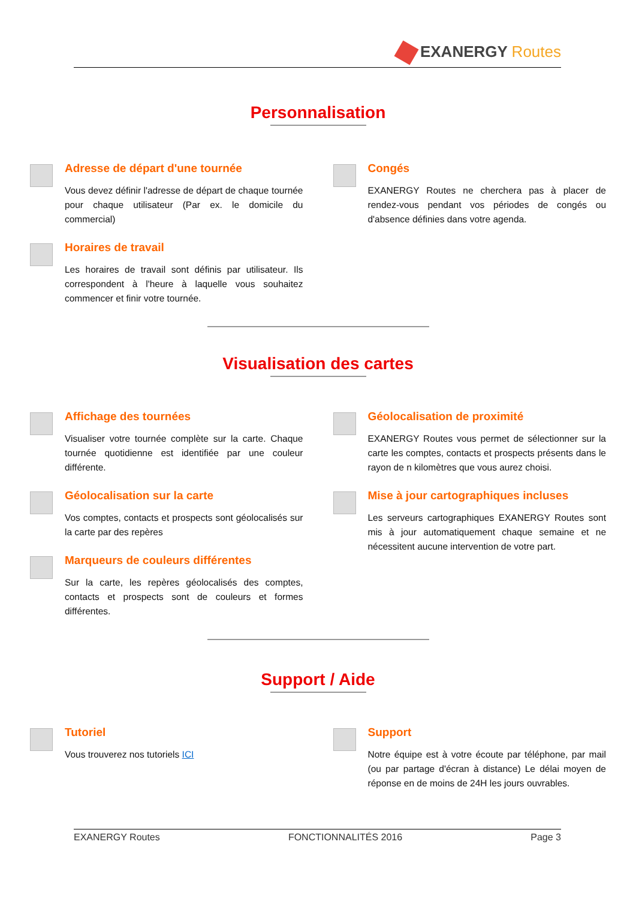EXANERGY Routes
Personnalisation
Adresse de départ d'une tournée
Vous devez définir l'adresse de départ de chaque tournée pour chaque utilisateur (Par ex. le domicile du commercial)
Horaires de travail
Les horaires de travail sont définis par utilisateur. Ils correspondent à l'heure à laquelle vous souhaitez commencer et finir votre tournée.
Congés
EXANERGY Routes ne cherchera pas à placer de rendez-vous pendant vos périodes de congés ou d'absence définies dans votre agenda.
Visualisation des cartes
Affichage des tournées
Visualiser votre tournée complète sur la carte. Chaque tournée quotidienne est identifiée par une couleur différente.
Géolocalisation sur la carte
Vos comptes, contacts et prospects sont géolocalisés sur la carte par des repères
Marqueurs de couleurs différentes
Sur la carte, les repères géolocalisés des comptes, contacts et prospects sont de couleurs et formes différentes.
Géolocalisation de proximité
EXANERGY Routes vous permet de sélectionner sur la carte les comptes, contacts et prospects présents dans le rayon de n kilomètres que vous aurez choisi.
Mise à jour cartographiques incluses
Les serveurs cartographiques EXANERGY Routes sont mis à jour automatiquement chaque semaine et ne nécessitent aucune intervention de votre part.
Support / Aide
Tutoriel
Vous trouverez nos tutoriels ICI
Support
Notre équipe est à votre écoute par téléphone, par mail (ou par partage d'écran à distance) Le délai moyen de réponse en de moins de 24H les jours ouvrables.
EXANERGY Routes FONCTIONNALITÉS 2016 Page 3